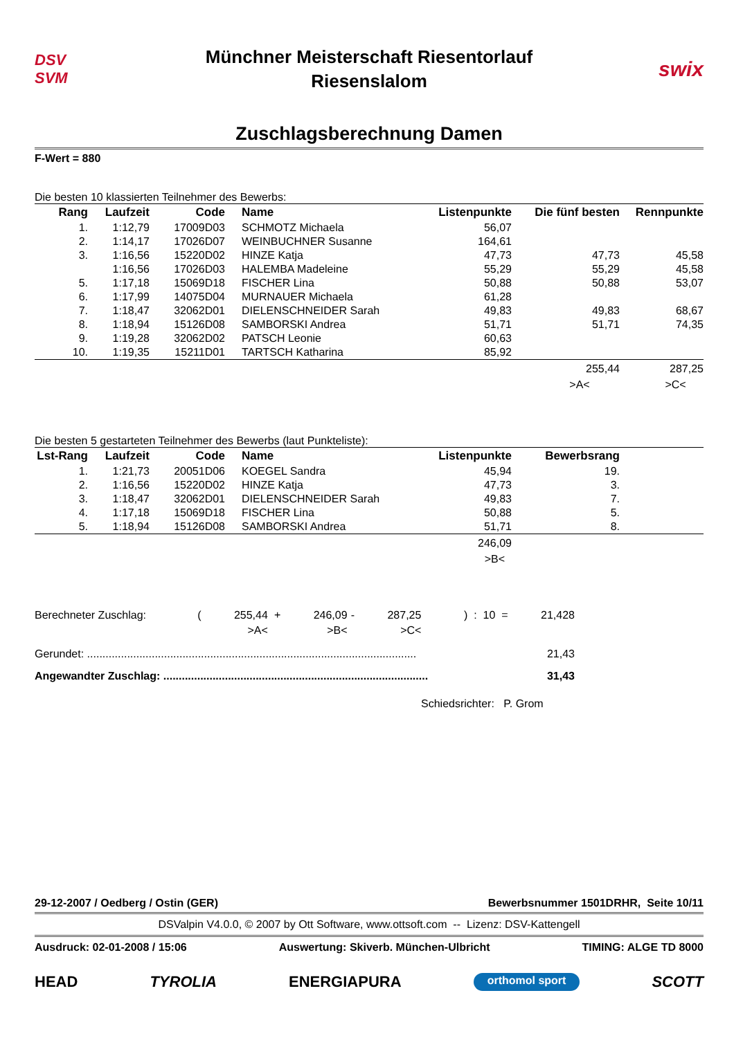DSV
SVM
Münchner Meisterschaft Riesentorlauf
Riesenslalom
swix
Zuschlagsberechnung Damen
F-Wert = 880
Die besten 10 klassierten Teilnehmer des Bewerbs:
| Rang | Laufzeit | Code | Name | Listenpunkte | Die fünf besten | Rennpunkte |
| --- | --- | --- | --- | --- | --- | --- |
| 1. | 1:12,79 | 17009D03 | SCHMOTZ Michaela | 56,07 | | |
| 2. | 1:14,17 | 17026D07 | WEINBUCHNER Susanne | 164,61 | | |
| 3. | 1:16,56 | 15220D02 | HINZE Katja | 47,73 | 47,73 | 45,58 |
| | 1:16,56 | 17026D03 | HALEMBA Madeleine | 55,29 | 55,29 | 45,58 |
| 5. | 1:17,18 | 15069D18 | FISCHER Lina | 50,88 | 50,88 | 53,07 |
| 6. | 1:17,99 | 14075D04 | MURNAUER Michaela | 61,28 | | |
| 7. | 1:18,47 | 32062D01 | DIELENSCHNEIDER Sarah | 49,83 | 49,83 | 68,67 |
| 8. | 1:18,94 | 15126D08 | SAMBORSKI Andrea | 51,71 | 51,71 | 74,35 |
| 9. | 1:19,28 | 32062D02 | PATSCH Leonie | 60,63 | | |
| 10. | 1:19,35 | 15211D01 | TARTSCH Katharina | 85,92 | | |
| | | | | | 255,44 | 287,25 |
| | | | | | >A< | >C< |
Die besten 5 gestarteten Teilnehmer des Bewerbs (laut Punkteliste):
| Lst-Rang | Laufzeit | Code | Name | Listenpunkte | Bewerbsrang | |
| --- | --- | --- | --- | --- | --- | --- |
| 1. | 1:21,73 | 20051D06 | KOEGEL Sandra | 45,94 | 19. | |
| 2. | 1:16,56 | 15220D02 | HINZE Katja | 47,73 | 3. | |
| 3. | 1:18,47 | 32062D01 | DIELENSCHNEIDER Sarah | 49,83 | 7. | |
| 4. | 1:17,18 | 15069D18 | FISCHER Lina | 50,88 | 5. | |
| 5. | 1:18,94 | 15126D08 | SAMBORSKI Andrea | 51,71 | 8. | |
| | | | | 246,09 | | |
| | | | | >B< | | |
| Berechneter Zuschlag: | ( | 255,44 | + | 246,09 | - | 287,25 | ) : 10 = | 21,428 |
| | | >A< | | >B< | | >C< | | |
Gerundet: ........................................................................................................... 21,43
Angewandter Zuschlag: ...................................................................................... 31,43
Schiedsrichter: P. Grom
29-12-2007 / Oedberg / Ostin (GER) Bewerbsnummer 1501DRHR, Seite 10/11
DSValpin V4.0.0, © 2007 by Ott Software, www.ottsoft.com -- Lizenz: DSV-Kattengell
Ausdruck: 02-01-2008 / 15:06 Auswertung: Skiverb. München-Ulbricht TIMING: ALGE TD 8000
HEAD TYROLIA ENERGIAPURA orthomol sport SCOTT